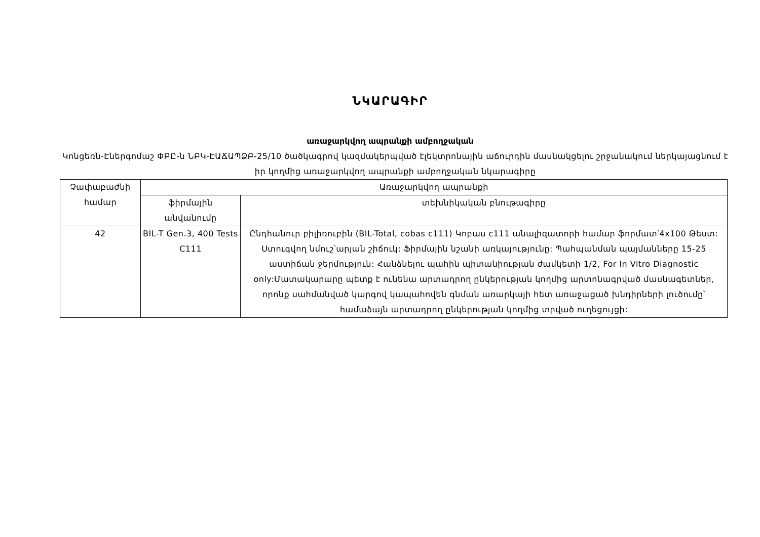ՆԿԱՐԱԳԻՐ
առաջարկվող ապրանքի ամբողջական
Կոնցեռն-Էներգոմաշ ՓԲԸ-ն ՆԲԿ-ԷԱՃԱՊՁԲ-25/10 ծածկագրով կազմակերպված էլեկտրոնային աճուրդին մասնակցելու շրջանակում ներկայացնում է իր կողմից առաջարկվող ապրանքի ամբողջական նկարագիրը
| Չափաբաժնի համար | Առաջարկվող ապրանքի | |
| --- | --- | --- |
| | ֆիրմային անվանումը | տեխնիկական բնութագիրը |
| 42 | BIL-T Gen.3, 400 Tests C111 | Ընդհանուր բիլիռուբին (BIL-Total, cobas c111) Կոբաս c111 անալիզատորի համար ֆորմատ՝4x100 Թեստ: Ստուգվող նմուշ՝արյան շիճուկ: Ֆիրմային նշանի առկայությունը: Պահպանման պայմանները 15-25 աստիճան ջերմություն: Հանձնելու պահին պիտանիության ժամկետի 1/2, For In Vitro Diagnostic only:Մատակարարը պետք է ունենա արտադրող ընկերության կողմից արտոնագրված մասնագետներ, որոնք սահմանված կարգով կապահովեն գնման առարկայի հետ առաջացած խնդիրների լուծումը՝ համաձայն արտադրող ընկերության կողմից տրված ուղեցույցի: |